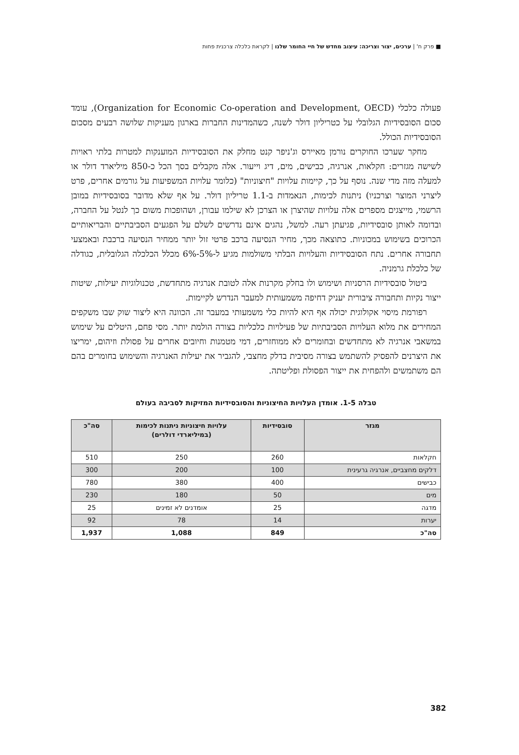■ פרק ח' | ערכים, יצור וצריכה: עיצוב מחדש של חיי החומר שלנו | לקראת כלכלה צרכנית פחות
פעולה כלכלי (Organization for Economic Co-operation and Development, OECD), עומד סכום הסובסידיות הגלובלי על כטריליון דולר לשנה, כשהמדינות החברות בארגון מעניקות שלושה רבעים מסכום הסובסידיות הכולל.
מחקר שערכו החוקרים נורמן מאיירס וג'ניפר קנט מחלק את הסובסידיות המוענקות למטרות בלתי ראויות לשישה מגזרים: חקלאות, אנרגיה, כבישים, מים, דיג וייעור. אלה מקבלים בסך הכל כ-850 מיליארד דולר או למעלה מזה מדי שנה. נוסף על כך, קיימות עלויות "חיצוניות" (כלומר עלויות המשפיעות על גורמים אחרים, פרט ליצרני המוצר וצרכניו) ניתנות לכימות, הנאמדות ב-1.1 טריליון דולר. על אף שלא מדובר בסובסידיות במובן הרשמי, מייצגים מספרים אלה עלויות שהיצרן או הצרכן לא שילמו עבורן, ושהופכות משום כך לנטל על החברה, ובדומה לאותן סובסידיות, פגיעתן רעה. למשל, נהגים אינם נדרשים לשלם על הפגעים הסביבתיים והבריאותיים הכרוכים בשימוש במכוניות. כתוצאה מכך, מחיר הנסיעה ברכב פרטי זול יותר ממחיר הנסיעה ברכבת ובאמצעי תחבורה אחרים. נתח הסובסידיות והעלויות הבלתי משולמות מגיע ל-5%-6% מכלל הכלכלה הגלובלית, כגודלה של כלכלת גרמניה.
ביטול סובסידיות הרסניות ושימוש ולו בחלק מקרנות אלה לטובת אנרגיה מתחדשת, טכנולוגיות יעילות, שיטות ייצור נקיות ותחבורה ציבורית יעניק דחיפה משמעותית למעבר הנדרש לקיימות.
רפורמת מיסוי אקולוגית יכולה אף היא להיות כלי משמעותי במעבר זה. הכוונה היא ליצור שוק שבו משקפים המחירים את מלוא העלויות הסביבתיות של פעילויות כלכליות בצורה הולמת יותר. מסי פחם, היטלים על שימוש במשאבי אנרגיה לא מתחדשים ובחומרים לא ממוחזרים, דמי מטמנות וחיובים אחרים על פסולת וזיהום, ימריצו את היצרנים להפסיק להשתמש בצורה מסיבית בדלק מחצבי, להגביר את יעילות האנרגיה והשימוש בחומרים בהם הם משתמשים ולהפחית את ייצור הפסולת ופליטתה.
טבלה 1-5. אומדן העלויות החיצוניות והסובסידיות המזיקות לסביבה בעולם
| מגזר | סובסידיות | עלויות חיצוניות ניתנות לכימות (במיליארדי דולרים) | סה"כ |
| --- | --- | --- | --- |
| חקלאות | 260 | 250 | 510 |
| דלקים מחצביים, אנרגיה גרעינית | 100 | 200 | 300 |
| כבישים | 400 | 380 | 780 |
| מים | 50 | 180 | 230 |
| מדגה | 25 | אומדנים לא זמינים | 25 |
| יערות | 14 | 78 | 92 |
| סה"כ | 849 | 1,088 | 1,937 |
382